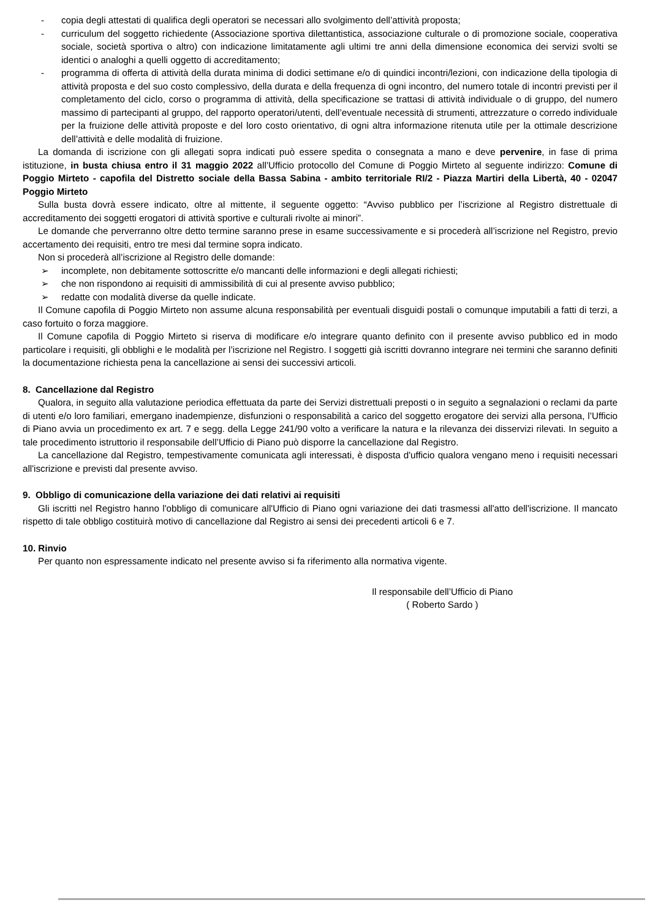- copia degli attestati di qualifica degli operatori se necessari allo svolgimento dell’attività proposta;
- curriculum del soggetto richiedente (Associazione sportiva dilettantistica, associazione culturale o di promozione sociale, cooperativa sociale, società sportiva o altro) con indicazione limitatamente agli ultimi tre anni della dimensione economica dei servizi svolti se identici o analoghi a quelli oggetto di accreditamento;
- programma di offerta di attività della durata minima di dodici settimane e/o di quindici incontri/lezioni, con indicazione della tipologia di attività proposta e del suo costo complessivo, della durata e della frequenza di ogni incontro, del numero totale di incontri previsti per il completamento del ciclo, corso o programma di attività, della specificazione se trattasi di attività individuale o di gruppo, del numero massimo di partecipanti al gruppo, del rapporto operatori/utenti, dell’eventuale necessità di strumenti, attrezzature o corredo individuale per la fruizione delle attività proposte e del loro costo orientativo, di ogni altra informazione ritenuta utile per la ottimale descrizione dell’attività e delle modalità di fruizione.
La domanda di iscrizione con gli allegati sopra indicati può essere spedita o consegnata a mano e deve pervenire, in fase di prima istituzione, in busta chiusa entro il 31 maggio 2022 all’Ufficio protocollo del Comune di Poggio Mirteto al seguente indirizzo: Comune di Poggio Mirteto - capofila del Distretto sociale della Bassa Sabina - ambito territoriale RI/2 - Piazza Martiri della Libertà, 40 - 02047 Poggio Mirteto
Sulla busta dovrà essere indicato, oltre al mittente, il seguente oggetto: “Avviso pubblico per l’iscrizione al Registro distrettuale di accreditamento dei soggetti erogatori di attività sportive e culturali rivolte ai minori”.
Le domande che perverranno oltre detto termine saranno prese in esame successivamente e si procederà all’iscrizione nel Registro, previo accertamento dei requisiti, entro tre mesi dal termine sopra indicato.
Non si procederà all’iscrizione al Registro delle domande:
➢ incomplete, non debitamente sottoscritte e/o mancanti delle informazioni e degli allegati richiesti;
➢ che non rispondono ai requisiti di ammissibilità di cui al presente avviso pubblico;
➢ redatte con modalità diverse da quelle indicate.
Il Comune capofila di Poggio Mirteto non assume alcuna responsabilità per eventuali disguidi postali o comunque imputabili a fatti di terzi, a caso fortuito o forza maggiore.
Il Comune capofila di Poggio Mirteto si riserva di modificare e/o integrare quanto definito con il presente avviso pubblico ed in modo particolare i requisiti, gli obblighi e le modalità per l’iscrizione nel Registro. I soggetti già iscritti dovranno integrare nei termini che saranno definiti la documentazione richiesta pena la cancellazione ai sensi dei successivi articoli.
8. Cancellazione dal Registro
Qualora, in seguito alla valutazione periodica effettuata da parte dei Servizi distrettuali preposti o in seguito a segnalazioni o reclami da parte di utenti e/o loro familiari, emergano inadempienze, disfunzioni o responsabilità a carico del soggetto erogatore dei servizi alla persona, l’Ufficio di Piano avvia un procedimento ex art. 7 e segg. della Legge 241/90 volto a verificare la natura e la rilevanza dei disservizi rilevati. In seguito a tale procedimento istruttorio il responsabile dell’Ufficio di Piano può disporre la cancellazione dal Registro.
La cancellazione dal Registro, tempestivamente comunicata agli interessati, è disposta d'ufficio qualora vengano meno i requisiti necessari all'iscrizione e previsti dal presente avviso.
9. Obbligo di comunicazione della variazione dei dati relativi ai requisiti
Gli iscritti nel Registro hanno l'obbligo di comunicare all'Ufficio di Piano ogni variazione dei dati trasmessi all'atto dell'iscrizione. Il mancato rispetto di tale obbligo costituirà motivo di cancellazione dal Registro ai sensi dei precedenti articoli 6 e 7.
10. Rinvio
Per quanto non espressamente indicato nel presente avviso si fa riferimento alla normativa vigente.
Il responsabile dell’Ufficio di Piano
( Roberto Sardo )